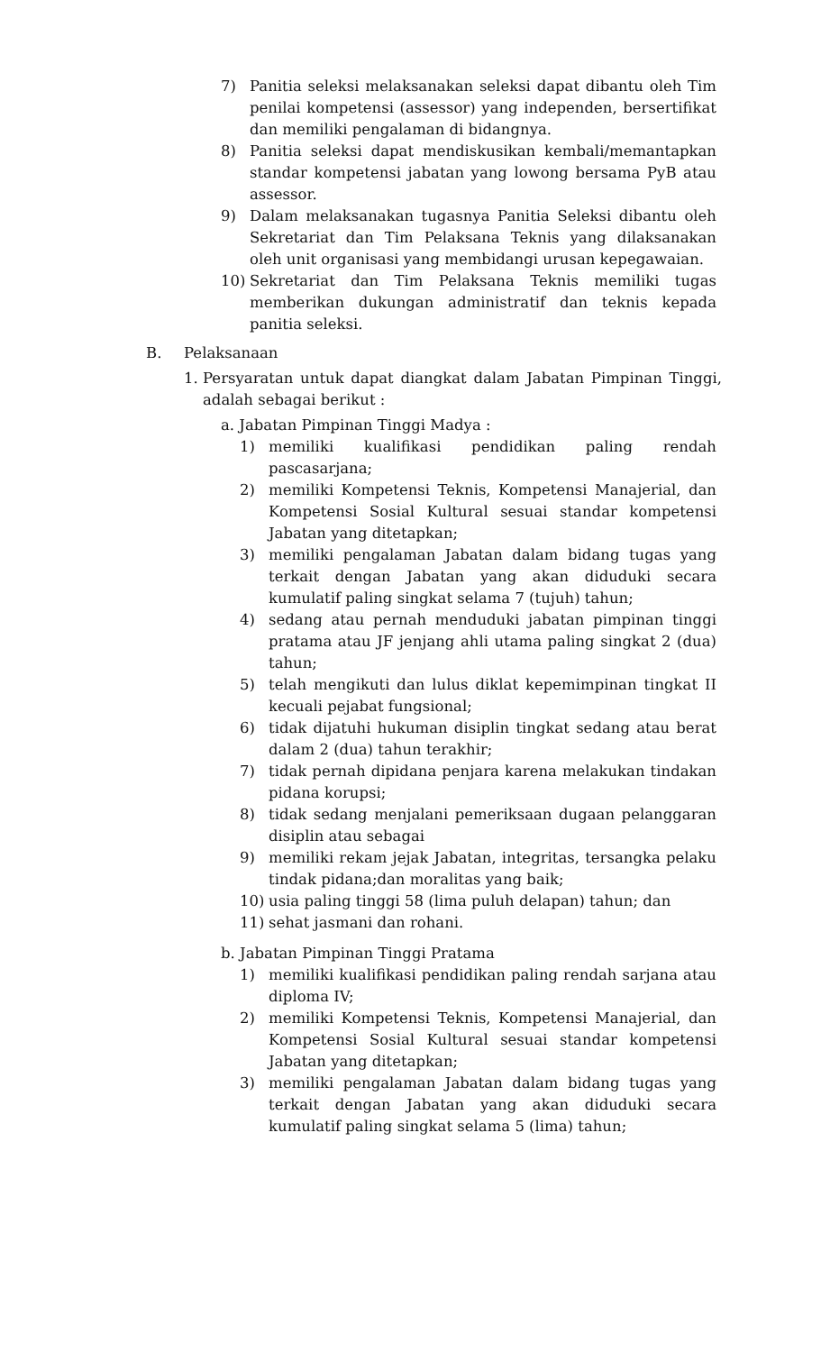7) Panitia seleksi melaksanakan seleksi dapat dibantu oleh Tim penilai kompetensi (assessor) yang independen, bersertifikat dan memiliki pengalaman di bidangnya.
8) Panitia seleksi dapat mendiskusikan kembali/memantapkan standar kompetensi jabatan yang lowong bersama PyB atau assessor.
9) Dalam melaksanakan tugasnya Panitia Seleksi dibantu oleh Sekretariat dan Tim Pelaksana Teknis yang dilaksanakan oleh unit organisasi yang membidangi urusan kepegawaian.
10) Sekretariat dan Tim Pelaksana Teknis memiliki tugas memberikan dukungan administratif dan teknis kepada panitia seleksi.
B. Pelaksanaan
1. Persyaratan untuk dapat diangkat dalam Jabatan Pimpinan Tinggi, adalah sebagai berikut :
a. Jabatan Pimpinan Tinggi Madya :
1) memiliki kualifikasi pendidikan paling rendah pascasarjana;
2) memiliki Kompetensi Teknis, Kompetensi Manajerial, dan Kompetensi Sosial Kultural sesuai standar kompetensi Jabatan yang ditetapkan;
3) memiliki pengalaman Jabatan dalam bidang tugas yang terkait dengan Jabatan yang akan diduduki secara kumulatif paling singkat selama 7 (tujuh) tahun;
4) sedang atau pernah menduduki jabatan pimpinan tinggi pratama atau JF jenjang ahli utama paling singkat 2 (dua) tahun;
5) telah mengikuti dan lulus diklat kepemimpinan tingkat II kecuali pejabat fungsional;
6) tidak dijatuhi hukuman disiplin tingkat sedang atau berat dalam 2 (dua) tahun terakhir;
7) tidak pernah dipidana penjara karena melakukan tindakan pidana korupsi;
8) tidak sedang menjalani pemeriksaan dugaan pelanggaran disiplin atau sebagai
9) memiliki rekam jejak Jabatan, integritas, tersangka pelaku tindak pidana;dan moralitas yang baik;
10) usia paling tinggi 58 (lima puluh delapan) tahun; dan
11) sehat jasmani dan rohani.
b. Jabatan Pimpinan Tinggi Pratama
1) memiliki kualifikasi pendidikan paling rendah sarjana atau diploma IV;
2) memiliki Kompetensi Teknis, Kompetensi Manajerial, dan Kompetensi Sosial Kultural sesuai standar kompetensi Jabatan yang ditetapkan;
3) memiliki pengalaman Jabatan dalam bidang tugas yang terkait dengan Jabatan yang akan diduduki secara kumulatif paling singkat selama 5 (lima) tahun;